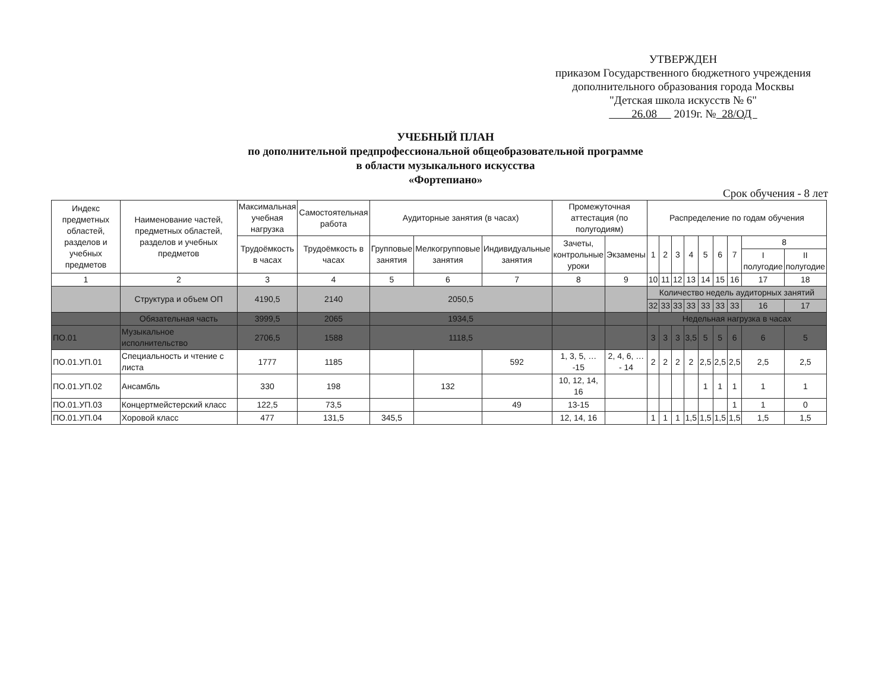УТВЕРЖДЕН
приказом Государственного бюджетного учреждения
дополнительного образования города Москвы
"Детская школа искусств № 6"
26.08 2019г. № 28/ОД
УЧЕБНЫЙ ПЛАН
по дополнительной предпрофессиональной общеобразовательной программе
в области музыкального искусства
«Фортепиано»
Срок обучения - 8 лет
| Индекс предметных областей, разделов и учебных предметов | Наименование частей, предметных областей, разделов и учебных предметов | Максимальная учебная нагрузка | Самостоятельная работа | Аудиторные занятия (в часах) | | | Промежуточная аттестация (по полугодиям) | | Распределение по годам обучения | | | | | | | | |
| --- | --- | --- | --- | --- | --- | --- | --- | --- | --- | --- | --- | --- | --- | --- | --- | --- | --- |
| | | Трудоёмкость в часах | Трудоёмкость в часах | Групповые занятия | Мелкогрупповые занятия | Индивидуальные занятия | Зачеты, контрольные уроки | Экзамены | 1 | 2 | 3 | 4 | 5 | 6 | 7 | 8 | |
| | | | | | | | | | | | | | | | | I полугодие | II полугодие |
| 1 | 2 | 3 | 4 | 5 | 6 | 7 | 8 | 9 | 10 | 11 | 12 | 13 | 14 | 15 | 16 | 17 | 18 |
| | Структура и объем ОП | 4190,5 | 2140 | 2050,5 | | | | | Количество недель аудиторных занятий | | | | | | | | |
| | | | | | | | | | 32 | 33 | 33 | 33 | 33 | 33 | 33 | 16 | 17 |
| | Обязательная часть | 3999,5 | 2065 | 1934,5 | | | | | Недельная нагрузка в часах | | | | | | | | |
| ПО.01 | Музыкальное исполнительство | 2706,5 | 1588 | 1118,5 | | | | | 3 | 3 | 3 | 3,5 | 5 | 5 | 6 | 6 | 5 |
| ПО.01.УП.01 | Специальность и чтение с листа | 1777 | 1185 | | | 592 | 1, 3, 5, … -15 | 2, 4, 6, … - 14 | 2 | 2 | 2 | 2 | 2,5 | 2,5 | 2,5 | 2,5 | 2,5 |
| ПО.01.УП.02 | Ансамбль | 330 | 198 | | 132 | | 10, 12, 14, 16 | | | | | | 1 | 1 | 1 | 1 | 1 |
| ПО.01.УП.03 | Концертмейстерский класс | 122,5 | 73,5 | | | 49 | 13-15 | | | | | | | | 1 | 1 | 0 |
| ПО.01.УП.04 | Хоровой класс | 477 | 131,5 | 345,5 | | | 12, 14, 16 | | 1 | 1 | 1 | 1,5 | 1,5 | 1,5 | 1,5 | 1,5 | 1,5 |